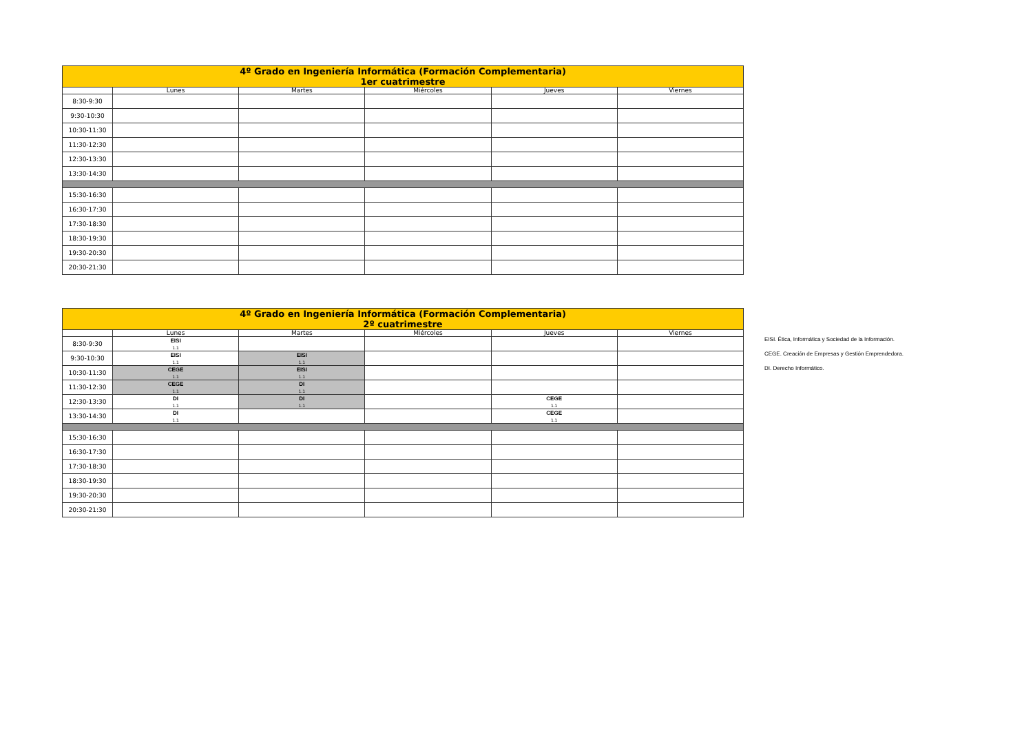| 4º Grado en Ingeniería Informática (Formación Complementaria) 1er cuatrimestre | | | | | |
| | Lunes | Martes | Miércoles | Jueves | Viernes |
| 8:30-9:30 | | | | | |
| 9:30-10:30 | | | | | |
| 10:30-11:30 | | | | | |
| 11:30-12:30 | | | | | |
| 12:30-13:30 | | | | | |
| 13:30-14:30 | | | | | |
| 15:30-16:30 | | | | | |
| 16:30-17:30 | | | | | |
| 17:30-18:30 | | | | | |
| 18:30-19:30 | | | | | |
| 19:30-20:30 | | | | | |
| 20:30-21:30 | | | | | |
| 4º Grado en Ingeniería Informática (Formación Complementaria) 2º cuatrimestre | | | | | |
| | Lunes | Martes | Miércoles | Jueves | Viernes |
| 8:30-9:30 | EISI 1.1 | | | | |
| 9:30-10:30 | EISI 1.1 | EISI 1.1 | | | |
| 10:30-11:30 | CEGE 1.1 | EISI 1.1 | | | |
| 11:30-12:30 | CEGE 1.1 | DI 1.1 | | | |
| 12:30-13:30 | DI 1.1 | DI 1.1 | | CEGE 1.1 | |
| 13:30-14:30 | DI 1.1 | | | CEGE 1.1 | |
| 15:30-16:30 | | | | | |
| 16:30-17:30 | | | | | |
| 17:30-18:30 | | | | | |
| 18:30-19:30 | | | | | |
| 19:30-20:30 | | | | | |
| 20:30-21:30 | | | | | |
EISI. Ética, Informática y Sociedad de la Información.
CEGE. Creación de Empresas y Gestión Emprendedora.
DI. Derecho Informático.